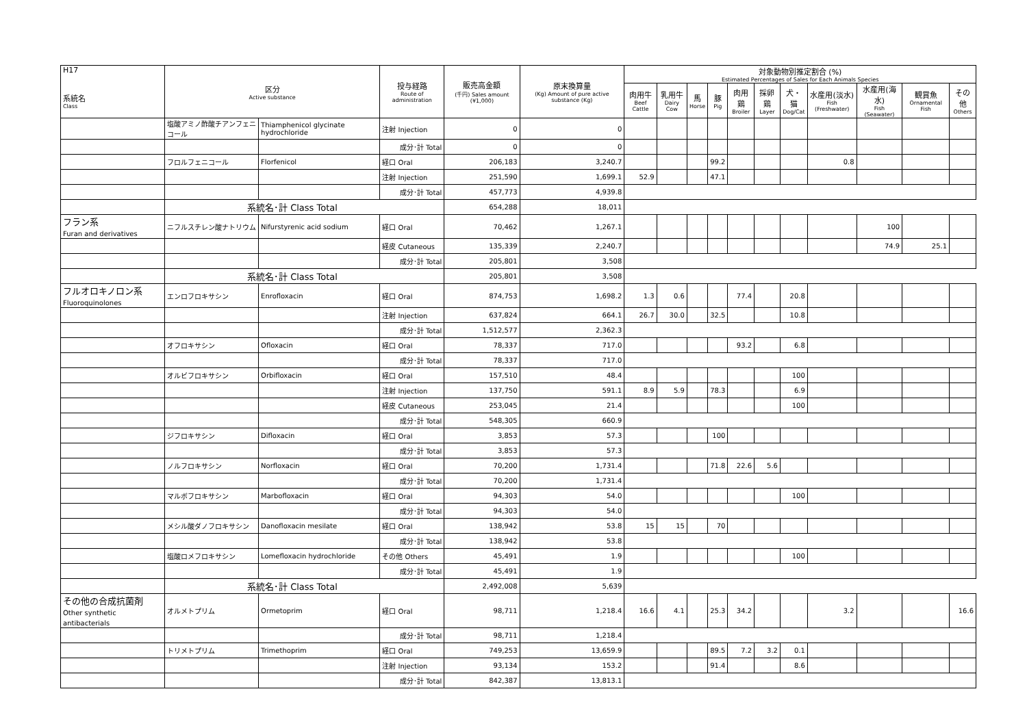| H17 系統名 Class | 区分 Active substance | | 投与経路 Route of administration | 販売高金額 (千円) Sales amount (¥1,000) | 原末換算量 (Kg) Amount of pure active substance (Kg) | 対象動物別推定割合 (%) Estimated Percentages of Sales for Each Animals Species | | | | | | | | | | |
| --- | --- | --- | --- | --- | --- | --- | --- | --- | --- | --- | --- | --- | --- | --- | --- | --- |
| | | | | | | 肉用牛 Beef Cattle | 乳用牛 Dairy Cow | 馬 Horse | 豚 Pig | 肉用鶏 Broiler | 採卵鶏 Layer | 犬・猫 Dog/Cat | 水産用(淡水) Fish (Freshwater) | 水産用(海水) Fish (Seawater) | 観賞魚 Ornamental Fish | その他 Others |
| | 塩酸アミノ酢酸チアンフェニコール | Thiamphenicol glycinate hydrochloride | 注射 Injection | 0 | 0 | | | | | | | | | | | |
| | | | 成分･計 Total | 0 | 0 | | | | | | | | | | | |
| | フロルフェニコール | Florfenicol | 経口 Oral | 206,183 | 3,240.7 | | | | 99.2 | | | | 0.8 | | | |
| | | | 注射 Injection | 251,590 | 1,699.1 | 52.9 | | | 47.1 | | | | | | | |
| | | | 成分･計 Total | 457,773 | 4,939.8 | | | | | | | | | | | |
| | 系統名･計 Class Total | | | 654,288 | 18,011 | | | | | | | | | | | |
| フラン系 Furan and derivatives | ニフルスチレン酸ナトリウム | Nifurstyrenic acid sodium | 経口 Oral | 70,462 | 1,267.1 | | | | | | | | | 100 | | |
| | | | 経皮 Cutaneous | 135,339 | 2,240.7 | | | | | | | | | 74.9 | 25.1 | |
| | | | 成分･計 Total | 205,801 | 3,508 | | | | | | | | | | | |
| | 系統名･計 Class Total | | | 205,801 | 3,508 | | | | | | | | | | | |
| フルオロキノロン系 Fluoroquinolones | エンロフロキサシン | Enrofloxacin | 経口 Oral | 874,753 | 1,698.2 | 1.3 | 0.6 | | | 77.4 | | 20.8 | | | | |
| | | | 注射 Injection | 637,824 | 664.1 | 26.7 | 30.0 | | 32.5 | | | 10.8 | | | | |
| | | | 成分･計 Total | 1,512,577 | 2,362.3 | | | | | | | | | | | |
| | オフロキサシン | Ofloxacin | 経口 Oral | 78,337 | 717.0 | | | | | 93.2 | | 6.8 | | | | |
| | | | 成分･計 Total | 78,337 | 717.0 | | | | | | | | | | | |
| | オルビフロキサシン | Orbifloxacin | 経口 Oral | 157,510 | 48.4 | | | | | | | 100 | | | | |
| | | | 注射 Injection | 137,750 | 591.1 | 8.9 | 5.9 | | 78.3 | | | 6.9 | | | | |
| | | | 経皮 Cutaneous | 253,045 | 21.4 | | | | | | | 100 | | | | |
| | | | 成分･計 Total | 548,305 | 660.9 | | | | | | | | | | | |
| | ジフロキサシン | Difloxacin | 経口 Oral | 3,853 | 57.3 | | | | 100 | | | | | | | |
| | | | 成分･計 Total | 3,853 | 57.3 | | | | | | | | | | | |
| | ノルフロキサシン | Norfloxacin | 経口 Oral | 70,200 | 1,731.4 | | | | 71.8 | 22.6 | 5.6 | | | | | |
| | | | 成分･計 Total | 70,200 | 1,731.4 | | | | | | | | | | | |
| | マルボフロキサシン | Marbofloxacin | 経口 Oral | 94,303 | 54.0 | | | | | | | 100 | | | | |
| | | | 成分･計 Total | 94,303 | 54.0 | | | | | | | | | | | |
| | メシル酸ダノフロキサシン | Danofloxacin mesilate | 経口 Oral | 138,942 | 53.8 | 15 | 15 | | 70 | | | | | | | |
| | | | 成分･計 Total | 138,942 | 53.8 | | | | | | | | | | | |
| | 塩酸ロメフロキサシン | Lomefloxacin hydrochloride | その他 Others | 45,491 | 1.9 | | | | | | | 100 | | | | |
| | | | 成分･計 Total | 45,491 | 1.9 | | | | | | | | | | | |
| | 系統名･計 Class Total | | | 2,492,008 | 5,639 | | | | | | | | | | | |
| その他の合成抗菌剤 Other synthetic antibacterials | オルメトプリム | Ormetoprim | 経口 Oral | 98,711 | 1,218.4 | 16.6 | 4.1 | | 25.3 | 34.2 | | | 3.2 | | | 16.6 |
| | | | 成分･計 Total | 98,711 | 1,218.4 | | | | | | | | | | | |
| | トリメトプリム | Trimethoprim | 経口 Oral | 749,253 | 13,659.9 | | | | 89.5 | 7.2 | 3.2 | 0.1 | | | | |
| | | | 注射 Injection | 93,134 | 153.2 | | | | 91.4 | | | 8.6 | | | | |
| | | | 成分･計 Total | 842,387 | 13,813.1 | | | | | | | | | | | |